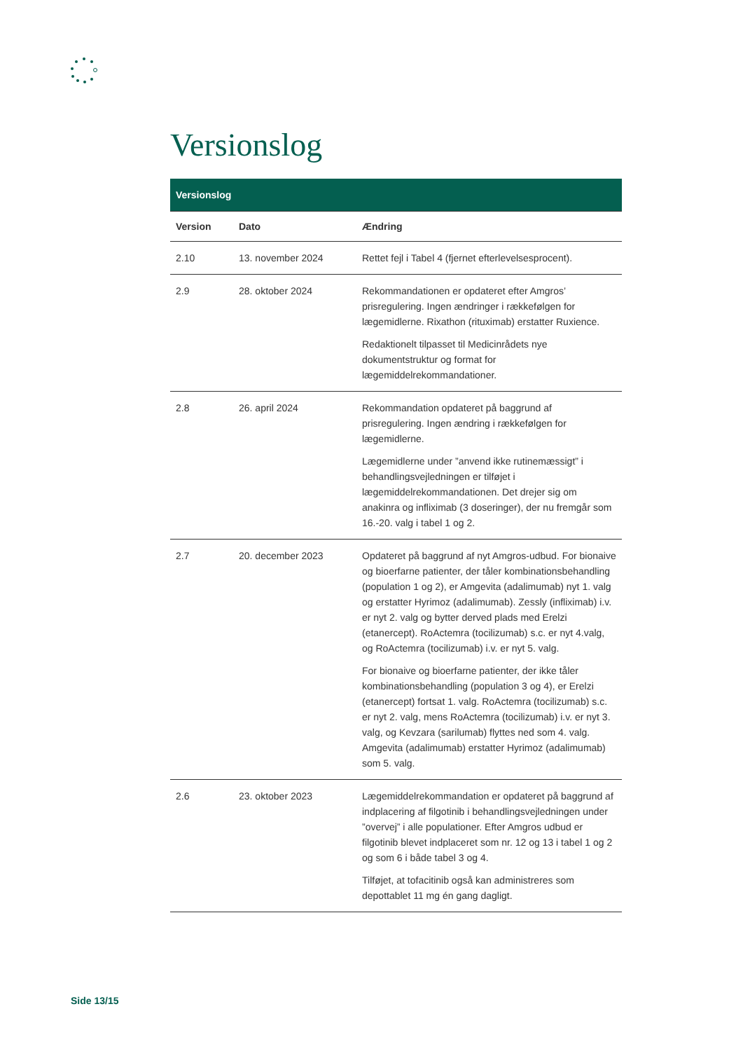Versionslog
| Versionslog | | |
| --- | --- | --- |
| Version | Dato | Ændring |
| 2.10 | 13. november 2024 | Rettet fejl i Tabel 4 (fjernet efterlevelsesprocent). |
| 2.9 | 28. oktober 2024 | Rekommandationen er opdateret efter Amgros’ prisregulering. Ingen ændringer i rækkefølgen for lægemidlerne. Rixathon (rituximab) erstatter Ruxience. Redaktionelt tilpasset til Medicinrådets nye dokumentstruktur og format for lægemiddelrekommandationer. |
| 2.8 | 26. april 2024 | Rekommandation opdateret på baggrund af prisregulering. Ingen ændring i rækkefølgen for lægemidlerne. Lægemidlerne under ”anvend ikke rutinemæssigt” i behandlingsvejledningen er tilføjet i lægemiddelrekommandationen. Det drejer sig om anakinra og infliximab (3 doseringer), der nu fremgår som 16.-20. valg i tabel 1 og 2. |
| 2.7 | 20. december 2023 | Opdateret på baggrund af nyt Amgros-udbud. For bionaive og bioerfarne patienter, der tåler kombinationsbehandling (population 1 og 2), er Amgevita (adalimumab) nyt 1. valg og erstatter Hyrimoz (adalimumab). Zessly (infliximab) i.v. er nyt 2. valg og bytter derved plads med Erelzi (etanercept). RoActemra (tocilizumab) s.c. er nyt 4.valg, og RoActemra (tocilizumab) i.v. er nyt 5. valg. For bionaive og bioerfarne patienter, der ikke tåler kombinationsbehandling (population 3 og 4), er Erelzi (etanercept) fortsat 1. valg. RoActemra (tocilizumab) s.c. er nyt 2. valg, mens RoActemra (tocilizumab) i.v. er nyt 3. valg, og Kevzara (sarilumab) flyttes ned som 4. valg. Amgevita (adalimumab) erstatter Hyrimoz (adalimumab) som 5. valg. |
| 2.6 | 23. oktober 2023 | Lægemiddelrekommandation er opdateret på baggrund af indplacering af filgotinib i behandlingsvejledningen under ”overvej” i alle populationer. Efter Amgros udbud er filgotinib blevet indplaceret som nr. 12 og 13 i tabel 1 og 2 og som 6 i både tabel 3 og 4. Tilføjet, at tofacitinib også kan administreres som depottablet 11 mg én gang dagligt. |
Side 13/15